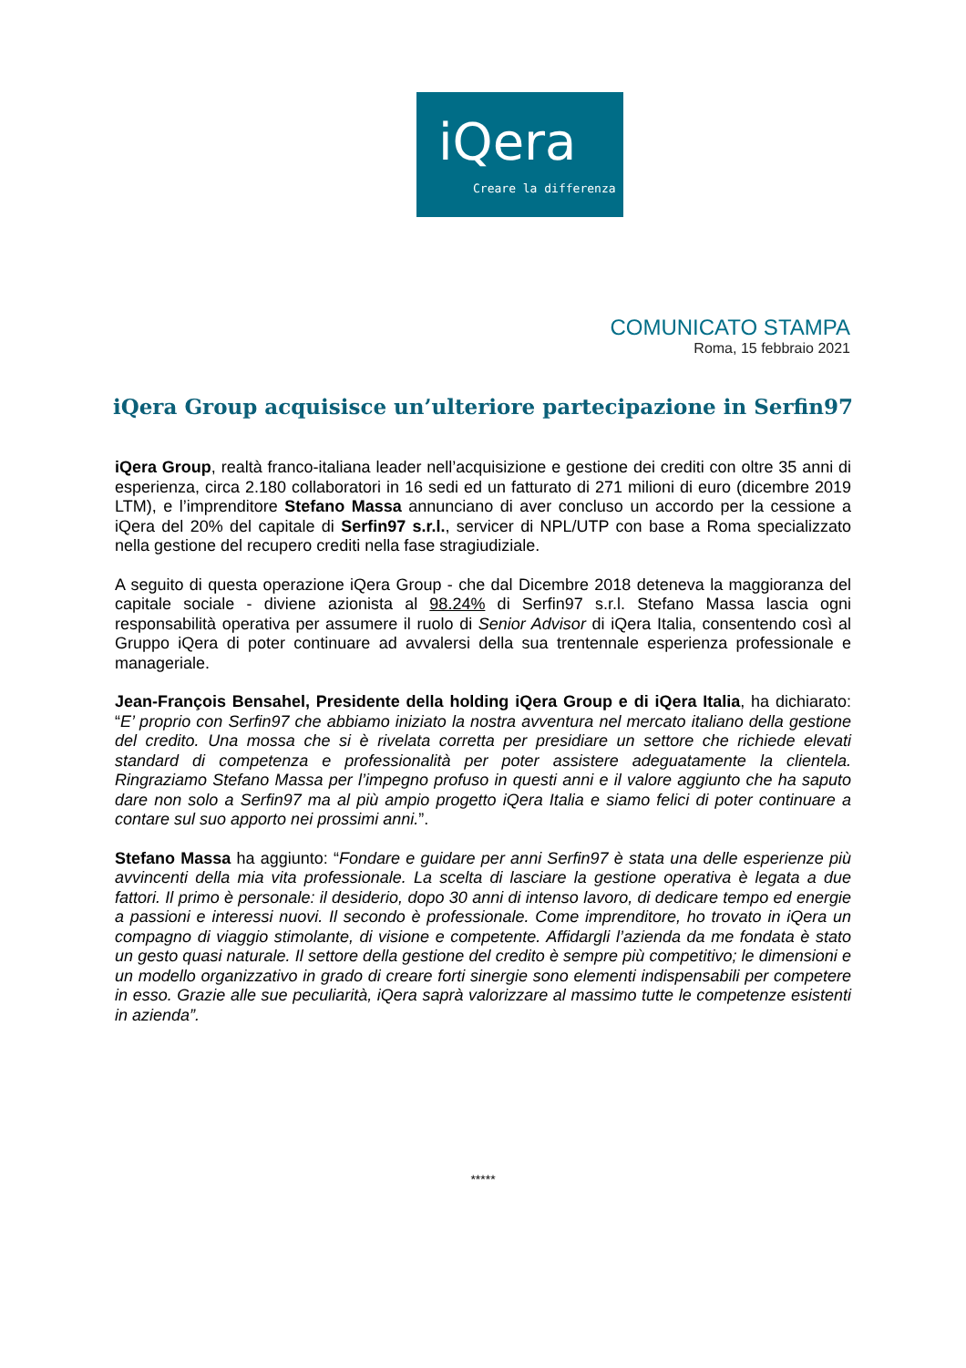iQera
Creare la differenza
COMUNICATO STAMPA
Roma, 15 febbraio 2021
iQera Group acquisisce un’ulteriore partecipazione in Serfin97
iQera Group, realtà franco-italiana leader nell’acquisizione e gestione dei crediti con oltre 35 anni di esperienza, circa 2.180 collaboratori in 16 sedi ed un fatturato di 271 milioni di euro (dicembre 2019 LTM), e l’imprenditore Stefano Massa annunciano di aver concluso un accordo per la cessione a iQera del 20% del capitale di Serfin97 s.r.l., servicer di NPL/UTP con base a Roma specializzato nella gestione del recupero crediti nella fase stragiudiziale.
A seguito di questa operazione iQera Group - che dal Dicembre 2018 deteneva la maggioranza del capitale sociale - diviene azionista al 98.24% di Serfin97 s.r.l. Stefano Massa lascia ogni responsabilità operativa per assumere il ruolo di Senior Advisor di iQera Italia, consentendo così al Gruppo iQera di poter continuare ad avvalersi della sua trentennale esperienza professionale e manageriale.
Jean-François Bensahel, Presidente della holding iQera Group e di iQera Italia, ha dichiarato: “E’ proprio con Serfin97 che abbiamo iniziato la nostra avventura nel mercato italiano della gestione del credito. Una mossa che si è rivelata corretta per presidiare un settore che richiede elevati standard di competenza e professionalità per poter assistere adeguatamente la clientela. Ringraziamo Stefano Massa per l’impegno profuso in questi anni e il valore aggiunto che ha saputo dare non solo a Serfin97 ma al più ampio progetto iQera Italia e siamo felici di poter continuare a contare sul suo apporto nei prossimi anni.”.
Stefano Massa ha aggiunto: “Fondare e guidare per anni Serfin97 è stata una delle esperienze più avvincenti della mia vita professionale. La scelta di lasciare la gestione operativa è legata a due fattori. Il primo è personale: il desiderio, dopo 30 anni di intenso lavoro, di dedicare tempo ed energie a passioni e interessi nuovi. Il secondo è professionale. Come imprenditore, ho trovato in iQera un compagno di viaggio stimolante, di visione e competente. Affidargli l’azienda da me fondata è stato un gesto quasi naturale. Il settore della gestione del credito è sempre più competitivo; le dimensioni e un modello organizzativo in grado di creare forti sinergie sono elementi indispensabili per competere in esso. Grazie alle sue peculiarità, iQera saprà valorizzare al massimo tutte le competenze esistenti in azienda”.
*****